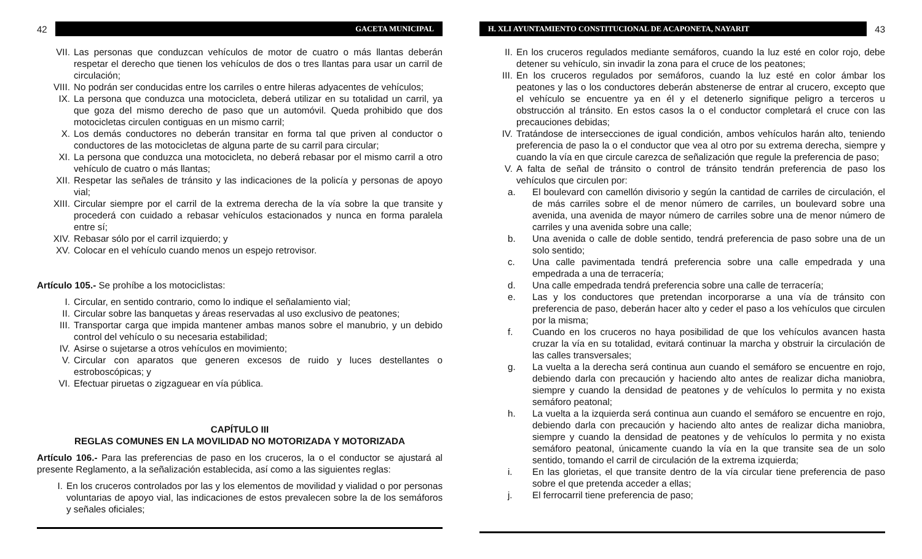42
GACETA MUNICIPAL
VII. Las personas que conduzcan vehículos de motor de cuatro o más llantas deberán respetar el derecho que tienen los vehículos de dos o tres llantas para usar un carril de circulación;
VIII. No podrán ser conducidas entre los carriles o entre hileras adyacentes de vehículos;
IX. La persona que conduzca una motocicleta, deberá utilizar en su totalidad un carril, ya que goza del mismo derecho de paso que un automóvil. Queda prohibido que dos motocicletas circulen contiguas en un mismo carril;
X. Los demás conductores no deberán transitar en forma tal que priven al conductor o conductores de las motocicletas de alguna parte de su carril para circular;
XI. La persona que conduzca una motocicleta, no deberá rebasar por el mismo carril a otro vehículo de cuatro o más llantas;
XII. Respetar las señales de tránsito y las indicaciones de la policía y personas de apoyo vial;
XIII. Circular siempre por el carril de la extrema derecha de la vía sobre la que transite y procederá con cuidado a rebasar vehículos estacionados y nunca en forma paralela entre sí;
XIV. Rebasar sólo por el carril izquierdo; y
XV. Colocar en el vehículo cuando menos un espejo retrovisor.
Artículo 105.- Se prohíbe a los motociclistas:
I. Circular, en sentido contrario, como lo indique el señalamiento vial;
II. Circular sobre las banquetas y áreas reservadas al uso exclusivo de peatones;
III. Transportar carga que impida mantener ambas manos sobre el manubrio, y un debido control del vehículo o su necesaria estabilidad;
IV. Asirse o sujetarse a otros vehículos en movimiento;
V. Circular con aparatos que generen excesos de ruido y luces destellantes o estroboscópicas; y
VI. Efectuar piruetas o zigzaguear en vía pública.
CAPÍTULO III
REGLAS COMUNES EN LA MOVILIDAD NO MOTORIZADA Y MOTORIZADA
Artículo 106.- Para las preferencias de paso en los cruceros, la o el conductor se ajustará al presente Reglamento, a la señalización establecida, así como a las siguientes reglas:
I. En los cruceros controlados por las y los elementos de movilidad y vialidad o por personas voluntarias de apoyo vial, las indicaciones de estos prevalecen sobre la de los semáforos y señales oficiales;
H. XLI AYUNTAMIENTO CONSTITUCIONAL DE ACAPONETA, NAYARIT
43
II. En los cruceros regulados mediante semáforos, cuando la luz esté en color rojo, debe detener su vehículo, sin invadir la zona para el cruce de los peatones;
III. En los cruceros regulados por semáforos, cuando la luz esté en color ámbar los peatones y las o los conductores deberán abstenerse de entrar al crucero, excepto que el vehículo se encuentre ya en él y el detenerlo signifique peligro a terceros u obstrucción al tránsito. En estos casos la o el conductor completará el cruce con las precauciones debidas;
IV. Tratándose de intersecciones de igual condición, ambos vehículos harán alto, teniendo preferencia de paso la o el conductor que vea al otro por su extrema derecha, siempre y cuando la vía en que circule carezca de señalización que regule la preferencia de paso;
V. A falta de señal de tránsito o control de tránsito tendrán preferencia de paso los vehículos que circulen por:
a. El boulevard con camellón divisorio y según la cantidad de carriles de circulación, el de más carriles sobre el de menor número de carriles, un boulevard sobre una avenida, una avenida de mayor número de carriles sobre una de menor número de carriles y una avenida sobre una calle;
b. Una avenida o calle de doble sentido, tendrá preferencia de paso sobre una de un solo sentido;
c. Una calle pavimentada tendrá preferencia sobre una calle empedrada y una empedrada a una de terracería;
d. Una calle empedrada tendrá preferencia sobre una calle de terracería;
e. Las y los conductores que pretendan incorporarse a una vía de tránsito con preferencia de paso, deberán hacer alto y ceder el paso a los vehículos que circulen por la misma;
f. Cuando en los cruceros no haya posibilidad de que los vehículos avancen hasta cruzar la vía en su totalidad, evitará continuar la marcha y obstruir la circulación de las calles transversales;
g. La vuelta a la derecha será continua aun cuando el semáforo se encuentre en rojo, debiendo darla con precaución y haciendo alto antes de realizar dicha maniobra, siempre y cuando la densidad de peatones y de vehículos lo permita y no exista semáforo peatonal;
h. La vuelta a la izquierda será continua aun cuando el semáforo se encuentre en rojo, debiendo darla con precaución y haciendo alto antes de realizar dicha maniobra, siempre y cuando la densidad de peatones y de vehículos lo permita y no exista semáforo peatonal, únicamente cuando la vía en la que transite sea de un solo sentido, tomando el carril de circulación de la extrema izquierda;
i. En las glorietas, el que transite dentro de la vía circular tiene preferencia de paso sobre el que pretenda acceder a ellas;
j. El ferrocarril tiene preferencia de paso;